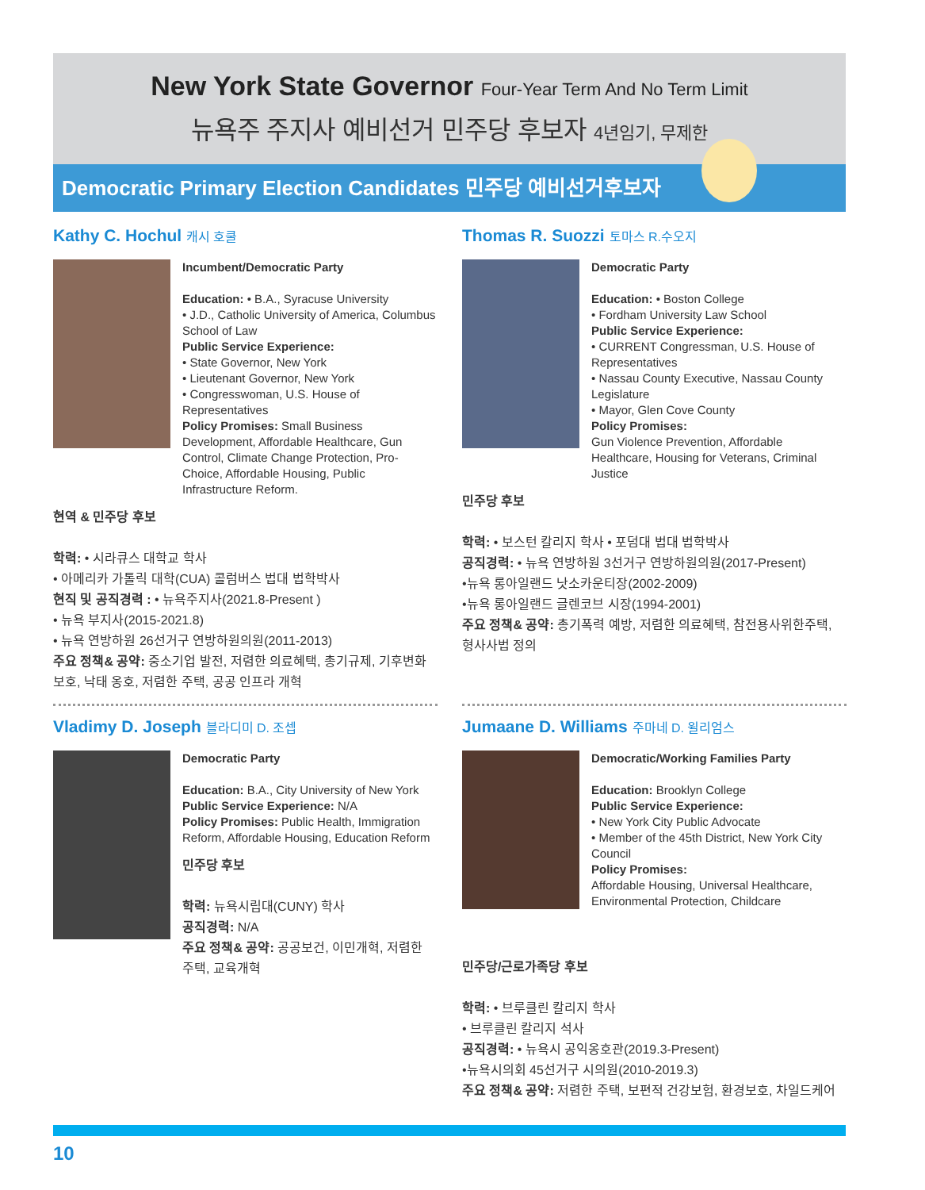New York State Governor Four-Year Term And No Term Limit
뉴욕주 주지사 예비선거 민주당 후보자 4년임기, 무제한
Democratic Primary Election Candidates 민주당 예비선거후보자
Kathy C. Hochul 캐시 호쿨
Incumbent/Democratic Party
Education: • B.A., Syracuse University
• J.D., Catholic University of America, Columbus School of Law
Public Service Experience:
• State Governor, New York
• Lieutenant Governor, New York
• Congresswoman, U.S. House of Representatives
Policy Promises: Small Business Development, Affordable Healthcare, Gun Control, Climate Change Protection, Pro-Choice, Affordable Housing, Public Infrastructure Reform.
현역 & 민주당 후보
학력: • 시라큐스 대학교 학사
• 아메리카 가톨릭 대학(CUA) 콜럼버스 법대 법학박사
현직 및 공직경력 : • 뉴욕주지사(2021.8-Present )
• 뉴욕 부지사(2015-2021.8)
• 뉴욕 연방하원 26선거구 연방하원의원(2011-2013)
주요 정책& 공약: 중소기업 발전, 저렴한 의료혜택, 총기규제, 기후변화 보호, 낙태 옹호, 저렴한 주택, 공공 인프라 개혁
Vladimy D. Joseph 블라디미 D. 조셉
Democratic Party
Education: B.A., City University of New York
Public Service Experience: N/A
Policy Promises: Public Health, Immigration Reform, Affordable Housing, Education Reform
민주당 후보
학력: 뉴욕시립대(CUNY) 학사
공직경력: N/A
주요 정책& 공약: 공공보건, 이민개혁, 저렴한 주택, 교육개혁
Thomas R. Suozzi 토마스 R.수오지
Democratic Party
Education: • Boston College
• Fordham University Law School
Public Service Experience:
• CURRENT Congressman, U.S. House of Representatives
• Nassau County Executive, Nassau County Legislature
• Mayor, Glen Cove County
Policy Promises:
Gun Violence Prevention, Affordable Healthcare, Housing for Veterans, Criminal Justice
민주당 후보
학력: • 보스턴 칼리지 학사 • 포덤대 법대 법학박사
공직경력: • 뉴욕 연방하원 3선거구 연방하원의원(2017-Present)
•뉴욕 롱아일랜드 낫소카운티장(2002-2009)
•뉴욕 롱아일랜드 글렌코브 시장(1994-2001)
주요 정책& 공약: 총기폭력 예방, 저렴한 의료혜택, 참전용사위한주택, 형사사법 정의
Jumaane D. Williams 주마네 D. 윌리엄스
Democratic/Working Families Party
Education: Brooklyn College
Public Service Experience:
• New York City Public Advocate
• Member of the 45th District, New York City Council
Policy Promises:
Affordable Housing, Universal Healthcare, Environmental Protection, Childcare
민주당/근로가족당 후보
학력: • 브루클린 칼리지 학사
• 브루클린 칼리지 석사
공직경력: • 뉴욕시 공익옹호관(2019.3-Present)
•뉴욕시의회 45선거구 시의원(2010-2019.3)
주요 정책& 공약: 저렴한 주택, 보편적 건강보험, 환경보호, 차일드케어
10